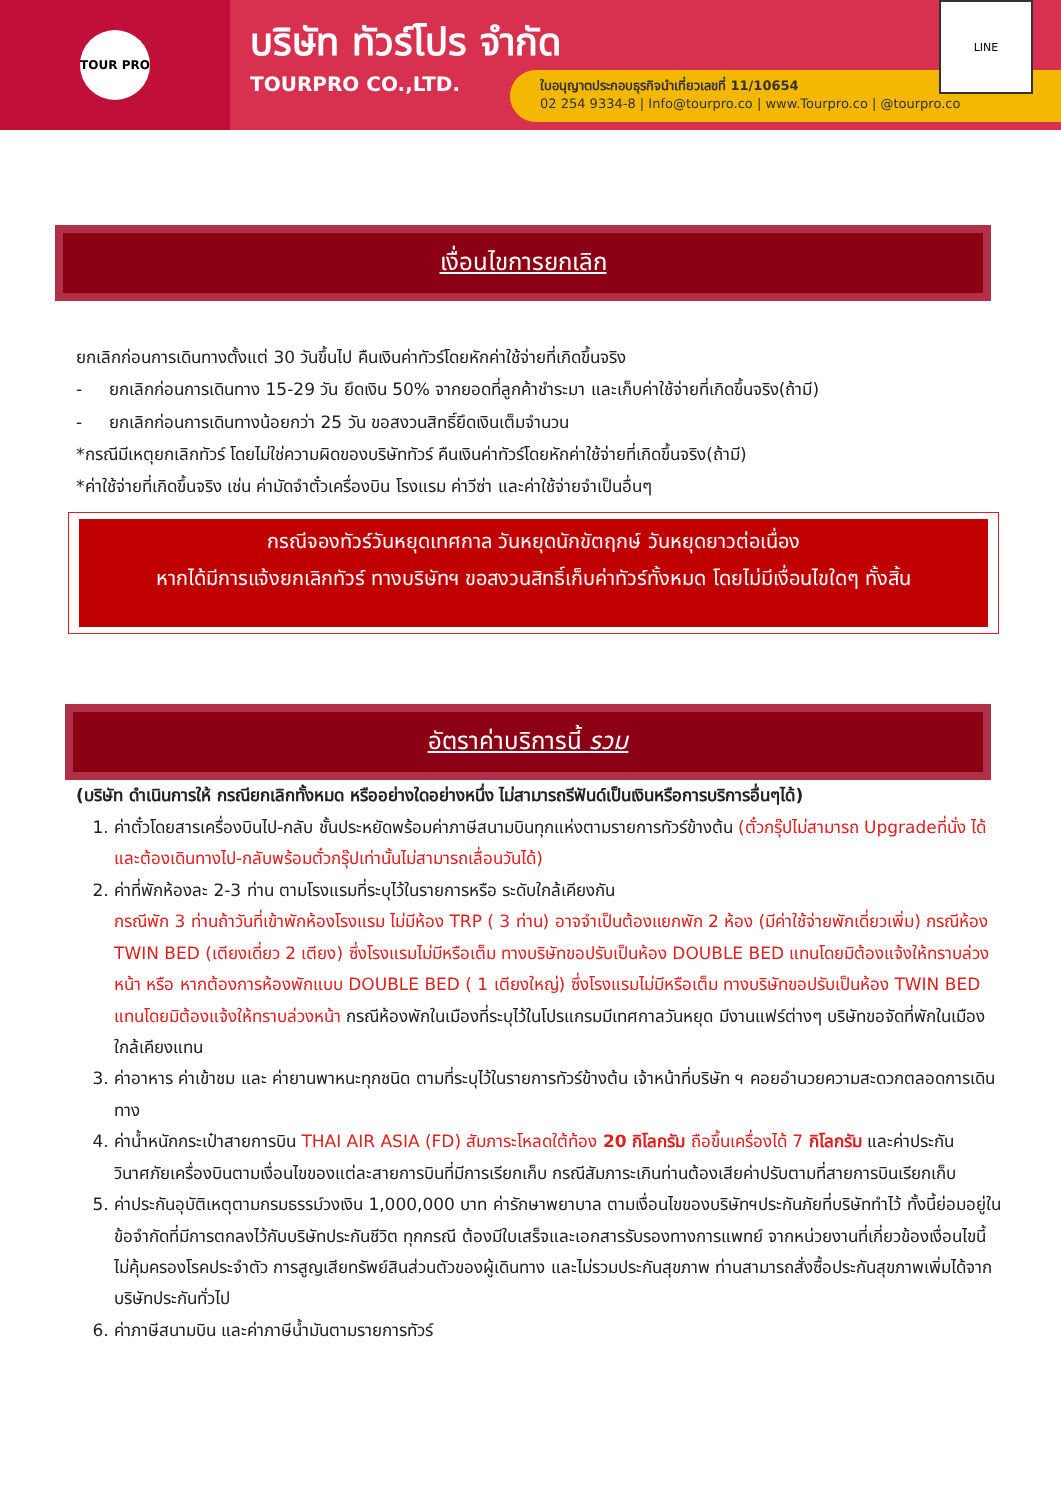TOUR PRO
บริษัท ทัวร์โปร จำกัด
TOURPRO CO.,LTD.
ใบอนุญาตประกอบธุรกิจนำเที่ยวเลขที่ 11/10654
02 254 9334-8 | Info@tourpro.co | www.Tourpro.co | @tourpro.co
LINE
เงื่อนไขการยกเลิก
ยกเลิกก่อนการเดินทางตั้งแต่ 30 วันขึ้นไป คืนเงินค่าทัวร์โดยหักค่าใช้จ่ายที่เกิดขึ้นจริง
- ยกเลิกก่อนการเดินทาง 15-29 วัน ยึดเงิน 50% จากยอดที่ลูกค้าชำระมา และเก็บค่าใช้จ่ายที่เกิดขึ้นจริง(ถ้ามี)
- ยกเลิกก่อนการเดินทางน้อยกว่า 25 วัน ขอสงวนสิทธิ์ยึดเงินเต็มจำนวน
*กรณีมีเหตุยกเลิกทัวร์ โดยไม่ใช่ความผิดของบริษัททัวร์ คืนเงินค่าทัวร์โดยหักค่าใช้จ่ายที่เกิดขึ้นจริง(ถ้ามี)
*ค่าใช้จ่ายที่เกิดขึ้นจริง เช่น ค่ามัดจำตั๋วเครื่องบิน โรงแรม ค่าวีซ่า และค่าใช้จ่ายจำเป็นอื่นๆ
กรณีจองทัวร์วันหยุดเทศกาล วันหยุดนักขัตฤกษ์ วันหยุดยาวต่อเนื่อง
หากได้มีการแจ้งยกเลิกทัวร์ ทางบริษัทฯ ขอสงวนสิทธิ์เก็บค่าทัวร์ทั้งหมด โดยไม่มีเงื่อนไขใดๆ ทั้งสิ้น
อัตราค่าบริการนี้ รวม
(บริษัท ดำเนินการให้ กรณียกเลิกทั้งหมด หรืออย่างใดอย่างหนึ่ง ไม่สามารถรีฟันด์เป็นเงินหรือการบริการอื่นๆได้)
1. ค่าตั๋วโดยสารเครื่องบินไป-กลับ ชั้นประหยัดพร้อมค่าภาษีสนามบินทุกแห่งตามรายการทัวร์ข้างต้น (ตั๋วกรุ๊ปไม่สามารถ Upgradeที่นั่ง ได้ และต้องเดินทางไป-กลับพร้อมตั๋วกรุ๊ปเท่านั้นไม่สามารถเลื่อนวันได้)
2. ค่าที่พักห้องละ 2-3 ท่าน ตามโรงแรมที่ระบุไว้ในรายการหรือ ระดับใกล้เคียงกัน
กรณีพัก 3 ท่านถ้าวันที่เข้าพักห้องโรงแรม ไม่มีห้อง TRP ( 3 ท่าน) อาจจำเป็นต้องแยกพัก 2 ห้อง (มีค่าใช้จ่ายพักเดี่ยวเพิ่ม) กรณีห้อง TWIN BED (เตียงเดี่ยว 2 เตียง) ซึ่งโรงแรมไม่มีหรือเต็ม ทางบริษัทขอปรับเป็นห้อง DOUBLE BED แทนโดยมิต้องแจ้งให้ทราบล่วงหน้า หรือ หากต้องการห้องพักแบบ DOUBLE BED ( 1 เตียงใหญ่) ซึ่งโรงแรมไม่มีหรือเต็ม ทางบริษัทขอปรับเป็นห้อง TWIN BED แทนโดยมิต้องแจ้งให้ทราบล่วงหน้า กรณีห้องพักในเมืองที่ระบุไว้ในโปรแกรมมีเทศกาลวันหยุด มีงานแฟร์ต่างๆ บริษัทขอจัดที่พักในเมืองใกล้เคียงแทน
3. ค่าอาหาร ค่าเข้าชม และ ค่ายานพาหนะทุกชนิด ตามที่ระบุไว้ในรายการทัวร์ข้างต้น เจ้าหน้าที่บริษัท ฯ คอยอำนวยความสะดวกตลอดการเดินทาง
4. ค่าน้ำหนักกระเป๋าสายการบิน THAI AIR ASIA (FD) สัมภาระโหลดใต้ท้อง 20 กิโลกรัม ถือขึ้นเครื่องได้ 7 กิโลกรัม และค่าประกันวินาศภัยเครื่องบินตามเงื่อนไขของแต่ละสายการบินที่มีการเรียกเก็บ กรณีสัมภาระเกินท่านต้องเสียค่าปรับตามที่สายการบินเรียกเก็บ
5. ค่าประกันอุบัติเหตุตามกรมธรรม์วงเงิน 1,000,000 บาท ค่ารักษาพยาบาล ตามเงื่อนไขของบริษัทฯประกันภัยที่บริษัททำไว้ ทั้งนี้ย่อมอยู่ในข้อจำกัดที่มีการตกลงไว้กับบริษัทประกันชีวิต ทุกกรณี ต้องมีใบเสร็จและเอกสารรับรองทางการแพทย์ จากหน่วยงานที่เกี่ยวข้องเงื่อนไขนี้ไม่คุ้มครองโรคประจำตัว การสูญเสียทรัพย์สินส่วนตัวของผู้เดินทาง และไม่รวมประกันสุขภาพ ท่านสามารถสั่งซื้อประกันสุขภาพเพิ่มได้จากบริษัทประกันทั่วไป
6. ค่าภาษีสนามบิน และค่าภาษีน้ำมันตามรายการทัวร์